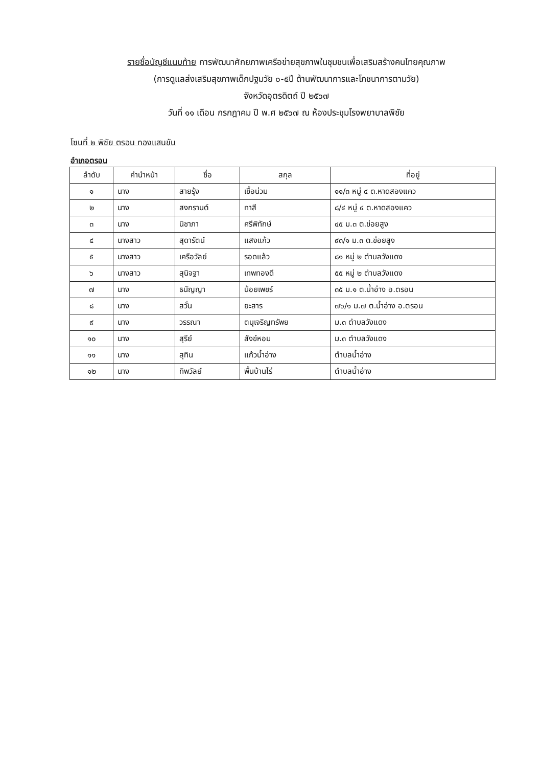รายชื่อบัญชีแนบท้าย การพัฒนาศักยภาพเครือข่ายสุขภาพในชุมชนเพื่อเสริมสร้างคนไทยคุณภาพ
(การดูแลส่งเสริมสุขภาพเด็กปฐมวัย ๐-๕ปี ด้านพัฒนาการและโภชนาการตามวัย)
จังหวัดอุตรดิตถ์ ปี ๒๕๖๗
วันที่ ๑๑ เดือน กรกฎาคม ปี พ.ศ ๒๕๖๗ ณ ห้องประชุมโรงพยาบาลพิชัย
โซนที่ ๒ พิชัย ตรอน ทองแสนขัน
อำเภอตรอน
| ลำดับ | คำนำหน้า | ชื่อ | สกุล | ที่อยู่ |
| --- | --- | --- | --- | --- |
| ๑ | นาง | สายรุ้ง | เชื้อน่วม | ๑๑/๓ หมู่ ๔ ต.หาดสองแคว |
| ๒ | นาง | สงกรานต์ | ทาสี | ๘/๔ หมู่ ๔ ต.หาดสองแคว |
| ๓ | นาง | นิชาภา | ศรีพิทักษ์ | ๔๕ ม.๓ ต.ข่อยสูง |
| ๔ | นางสาว | สุดารัตน์ | แสงแก้ว | ๙๓/๑ ม.๓ ต.ข่อยสูง |
| ๕ | นางสาว | เครือวัลย์ | รอดแล้ว | ๘๑ หมู่ ๒ ตำบลวังแดง |
| ๖ | นางสาว | สุนิจฐา | เทพทองดี | ๕๕ หมู่ ๒ ตำบลวังแดง |
| ๗ | นาง | ธนัญญา | น้อยเพชร์ | ๓๕ ม.๑ ต.น้ำอ่าง อ.ตรอน |
| ๘ | นาง | สวั่น | ยะสาร | ๗๖/๑ ม.๗ ต.น้ำอ่าง อ.ตรอน |
| ๙ | นาง | วรรณา | ตนุเจริญทรัพย | ม.๓ ตำบลวังแดง |
| ๑๐ | นาง | สุรีย์ | สังข์หอม | ม.๓ ตำบลวังแดง |
| ๑๑ | นาง | สุทิน | แก้วน้ำอ่าง | ตำบลน้ำอ่าง |
| ๑๒ | นาง | ทิพวัลย์ | พื้นบ้านไร่ | ตำบลน้ำอ่าง |